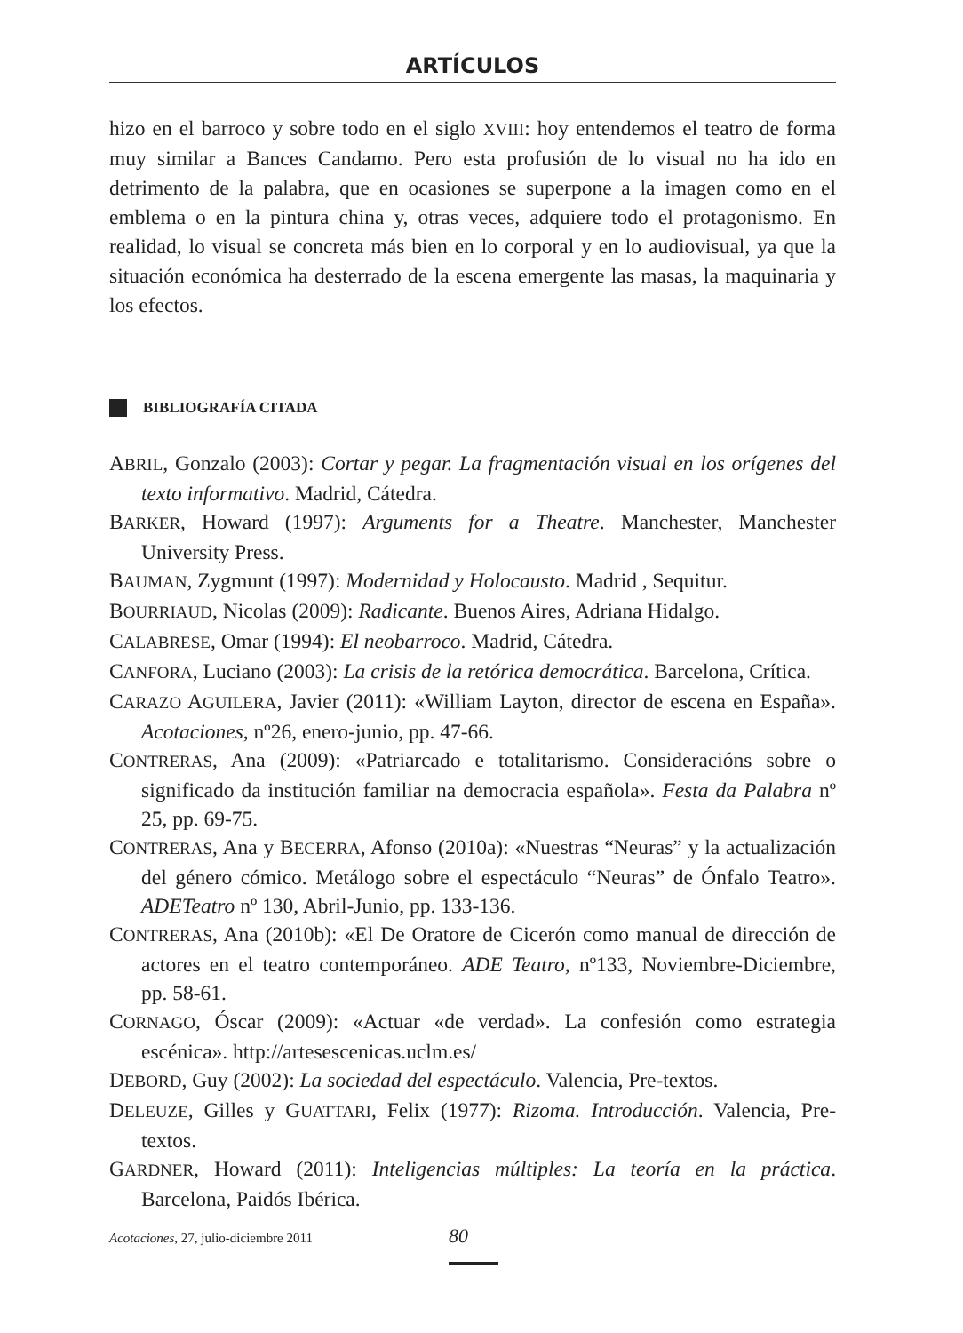ARTÍCULOS
hizo en el barroco y sobre todo en el siglo XVIII: hoy entendemos el teatro de forma muy similar a Bances Candamo. Pero esta profusión de lo visual no ha ido en detrimento de la palabra, que en ocasiones se superpone a la imagen como en el emblema o en la pintura china y, otras veces, adquiere todo el protagonismo. En realidad, lo visual se concreta más bien en lo corporal y en lo audiovisual, ya que la situación económica ha desterrado de la escena emergente las masas, la maquinaria y los efectos.
BIBLIOGRAFÍA CITADA
ABRIL, Gonzalo (2003): Cortar y pegar. La fragmentación visual en los orígenes del texto informativo. Madrid, Cátedra.
BARKER, Howard (1997): Arguments for a Theatre. Manchester, Manchester University Press.
BAUMAN, Zygmunt (1997): Modernidad y Holocausto. Madrid , Sequitur.
BOURRIAUD, Nicolas (2009): Radicante. Buenos Aires, Adriana Hidalgo.
CALABRESE, Omar (1994): El neobarroco. Madrid, Cátedra.
CANFORA, Luciano (2003): La crisis de la retórica democrática. Barcelona, Crítica.
CARAZO AGUILERA, Javier (2011): «William Layton, director de escena en España». Acotaciones, nº26, enero-junio, pp. 47-66.
CONTRERAS, Ana (2009): «Patriarcado e totalitarismo. Consideracións sobre o significado da institución familiar na democracia española». Festa da Palabra nº 25, pp. 69-75.
CONTRERAS, Ana y BECERRA, Afonso (2010a): «Nuestras “Neuras” y la actualización del género cómico. Metálogo sobre el espectáculo “Neuras” de Ónfalo Teatro». ADETeatro nº 130, Abril-Junio, pp. 133-136.
CONTRERAS, Ana (2010b): «El De Oratore de Cicerón como manual de dirección de actores en el teatro contemporáneo. ADE Teatro, nº133, Noviembre-Diciembre, pp. 58-61.
CORNAGO, Óscar (2009): «Actuar «de verdad». La confesión como estrategia escénica». http://artesescenicas.uclm.es/
DEBORD, Guy (2002): La sociedad del espectáculo. Valencia, Pre-textos.
DELEUZE, Gilles y GUATTARI, Felix (1977): Rizoma. Introducción. Valencia, Pre-textos.
GARDNER, Howard (2011): Inteligencias múltiples: La teoría en la práctica. Barcelona, Paidós Ibérica.
Acotaciones, 27, julio-diciembre 2011 80